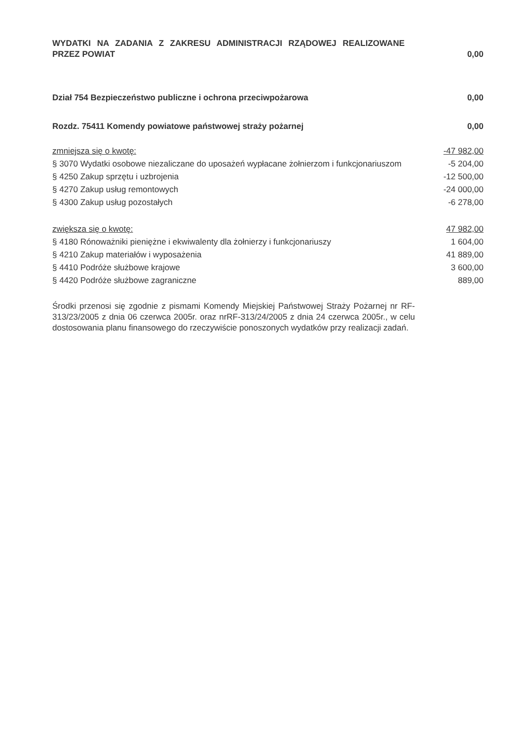| WYDATKI NA ZADANIA Z ZAKRESU ADMINISTRACJI RZĄDOWEJ REALIZOWANE PRZEZ POWIAT | 0,00 |
| Dział 754 Bezpieczeństwo publiczne i ochrona przeciwpożarowa | 0,00 |
| Rozdz. 75411 Komendy powiatowe państwowej straży pożarnej | 0,00 |
| zmniejsza się o kwotę: | -47 982,00 |
| § 3070 Wydatki osobowe niezaliczane do uposażeń wypłacane żołnierzom i funkcjonariuszom | -5 204,00 |
| § 4250 Zakup sprzętu i uzbrojenia | -12 500,00 |
| § 4270 Zakup usług remontowych | -24 000,00 |
| § 4300 Zakup usług pozostałych | -6 278,00 |
| zwiększa się o kwotę: | 47 982,00 |
| § 4180 Rónoważniki pieniężne i ekwiwalenty dla żołnierzy i funkcjonariuszy | 1 604,00 |
| § 4210 Zakup materiałów i wyposażenia | 41 889,00 |
| § 4410 Podróże służbowe krajowe | 3 600,00 |
| § 4420 Podróże służbowe zagraniczne | 889,00 |
Środki przenosi się zgodnie z pismami Komendy Miejskiej Państwowej Straży Pożarnej nr RF-313/23/2005 z dnia 06 czerwca 2005r. oraz nrRF-313/24/2005 z dnia 24 czerwca 2005r., w celu dostosowania planu finansowego do rzeczywiście ponoszonych wydatków przy realizacji zadań.